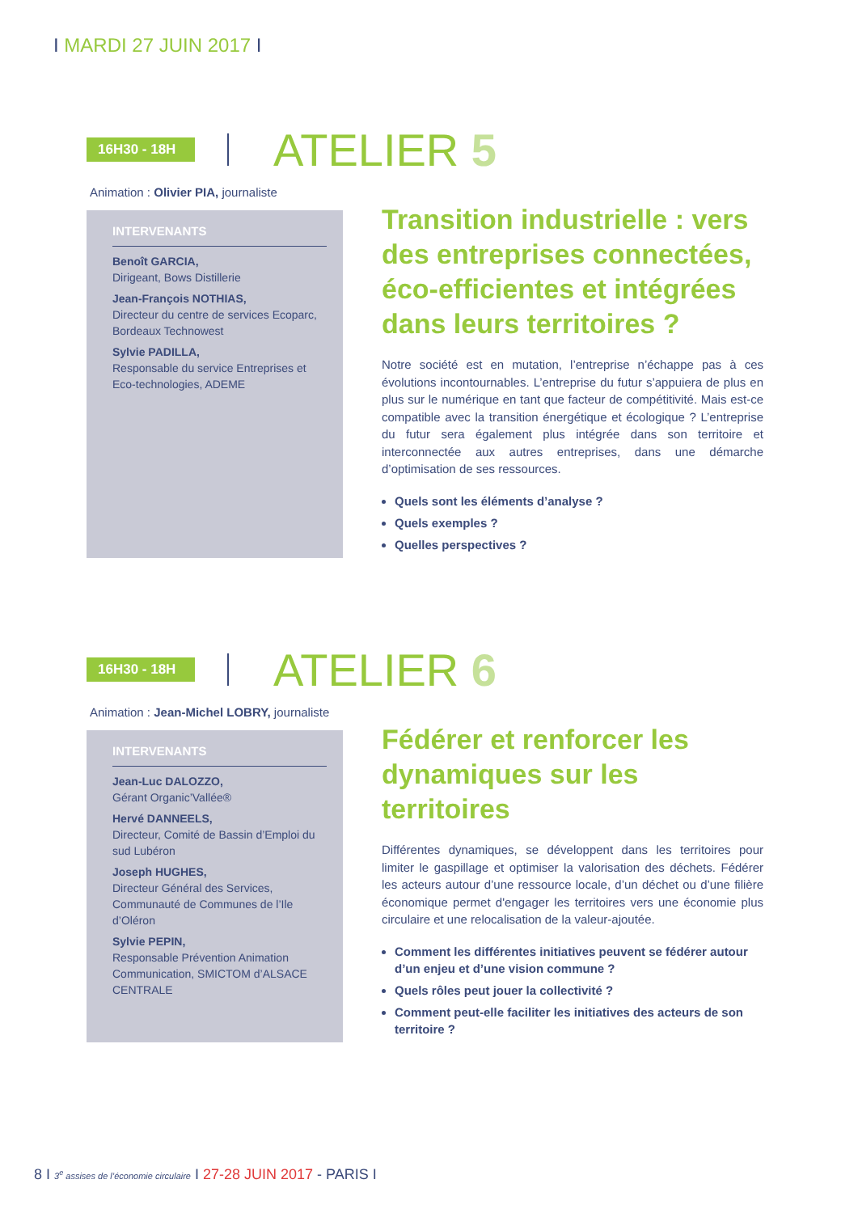I MARDI 27 JUIN 2017 I
16H30 - 18H
ATELIER 5
Animation : Olivier PIA, journaliste
INTERVENANTS
Benoît GARCIA,
Dirigeant, Bows Distillerie
Jean-François NOTHIAS,
Directeur du centre de services Ecoparc, Bordeaux Technowest
Sylvie PADILLA,
Responsable du service Entreprises et Eco-technologies, ADEME
Transition industrielle : vers des entreprises connectées, éco-efficientes et intégrées dans leurs territoires ?
Notre société est en mutation, l’entreprise n’échappe pas à ces évolutions incontournables. L’entreprise du futur s’appuiera de plus en plus sur le numérique en tant que facteur de compétitivité. Mais est-ce compatible avec la transition énergétique et écologique ? L’entreprise du futur sera également plus intégrée dans son territoire et interconnectée aux autres entreprises, dans une démarche d’optimisation de ses ressources.
Quels sont les éléments d’analyse ?
Quels exemples ?
Quelles perspectives ?
16H30 - 18H
ATELIER 6
Animation : Jean-Michel LOBRY, journaliste
INTERVENANTS
Jean-Luc DALOZZO,
Gérant Organic’Vallée®
Hervé DANNEELS,
Directeur, Comité de Bassin d’Emploi du sud Lubéron
Joseph HUGHES,
Directeur Général des Services, Communauté de Communes de l’Ile d’Oléron
Sylvie PEPIN,
Responsable Prévention Animation Communication, SMICTOM d’ALSACE CENTRALE
Fédérer et renforcer les dynamiques sur les territoires
Différentes dynamiques, se développent dans les territoires pour limiter le gaspillage et optimiser la valorisation des déchets. Fédérer les acteurs autour d’une ressource locale, d’un déchet ou d’une filière économique permet d'engager les territoires vers une économie plus circulaire et une relocalisation de la valeur-ajoutée.
Comment les différentes initiatives peuvent se fédérer autour d’un enjeu et d’une vision commune ?
Quels rôles peut jouer la collectivité ?
Comment peut-elle faciliter les initiatives des acteurs de son territoire ?
8 I 3<sup>e</sup> assises de l’économie circulaire I 27-28 JUIN 2017 - PARIS I